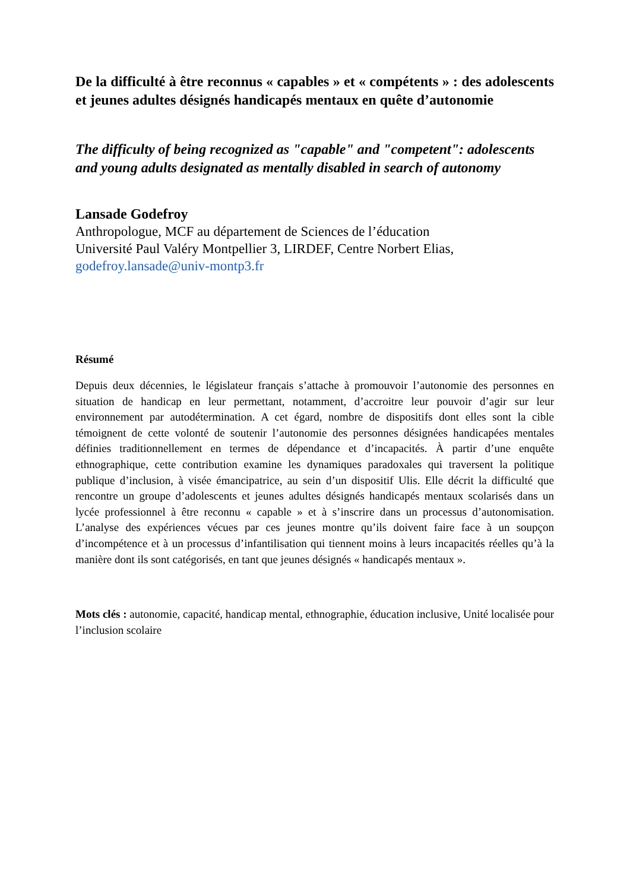De la difficulté à être reconnus « capables » et « compétents » : des adolescents et jeunes adultes désignés handicapés mentaux en quête d’autonomie
The difficulty of being recognized as "capable" and "competent": adolescents and young adults designated as mentally disabled in search of autonomy
Lansade Godefroy
Anthropologue, MCF au département de Sciences de l’éducation
Université Paul Valéry Montpellier 3, LIRDEF, Centre Norbert Elias,
godefroy.lansade@univ-montp3.fr
Résumé
Depuis deux décennies, le législateur français s’attache à promouvoir l’autonomie des personnes en situation de handicap en leur permettant, notamment, d’accroitre leur pouvoir d’agir sur leur environnement par autodétermination. A cet égard, nombre de dispositifs dont elles sont la cible témoignent de cette volonté de soutenir l’autonomie des personnes désignées handicapées mentales définies traditionnellement en termes de dépendance et d’incapacités. À partir d’une enquête ethnographique, cette contribution examine les dynamiques paradoxales qui traversent la politique publique d’inclusion, à visée émancipatrice, au sein d’un dispositif Ulis. Elle décrit la difficulté que rencontre un groupe d’adolescents et jeunes adultes désignés handicapés mentaux scolarisés dans un lycée professionnel à être reconnu « capable » et à s’inscrire dans un processus d’autonomisation. L’analyse des expériences vécues par ces jeunes montre qu’ils doivent faire face à un soupçon d’incompétence et à un processus d’infantilisation qui tiennent moins à leurs incapacités réelles qu’à la manière dont ils sont catégorisés, en tant que jeunes désignés « handicapés mentaux ».
Mots clés : autonomie, capacité, handicap mental, ethnographie, éducation inclusive, Unité localisée pour l’inclusion scolaire